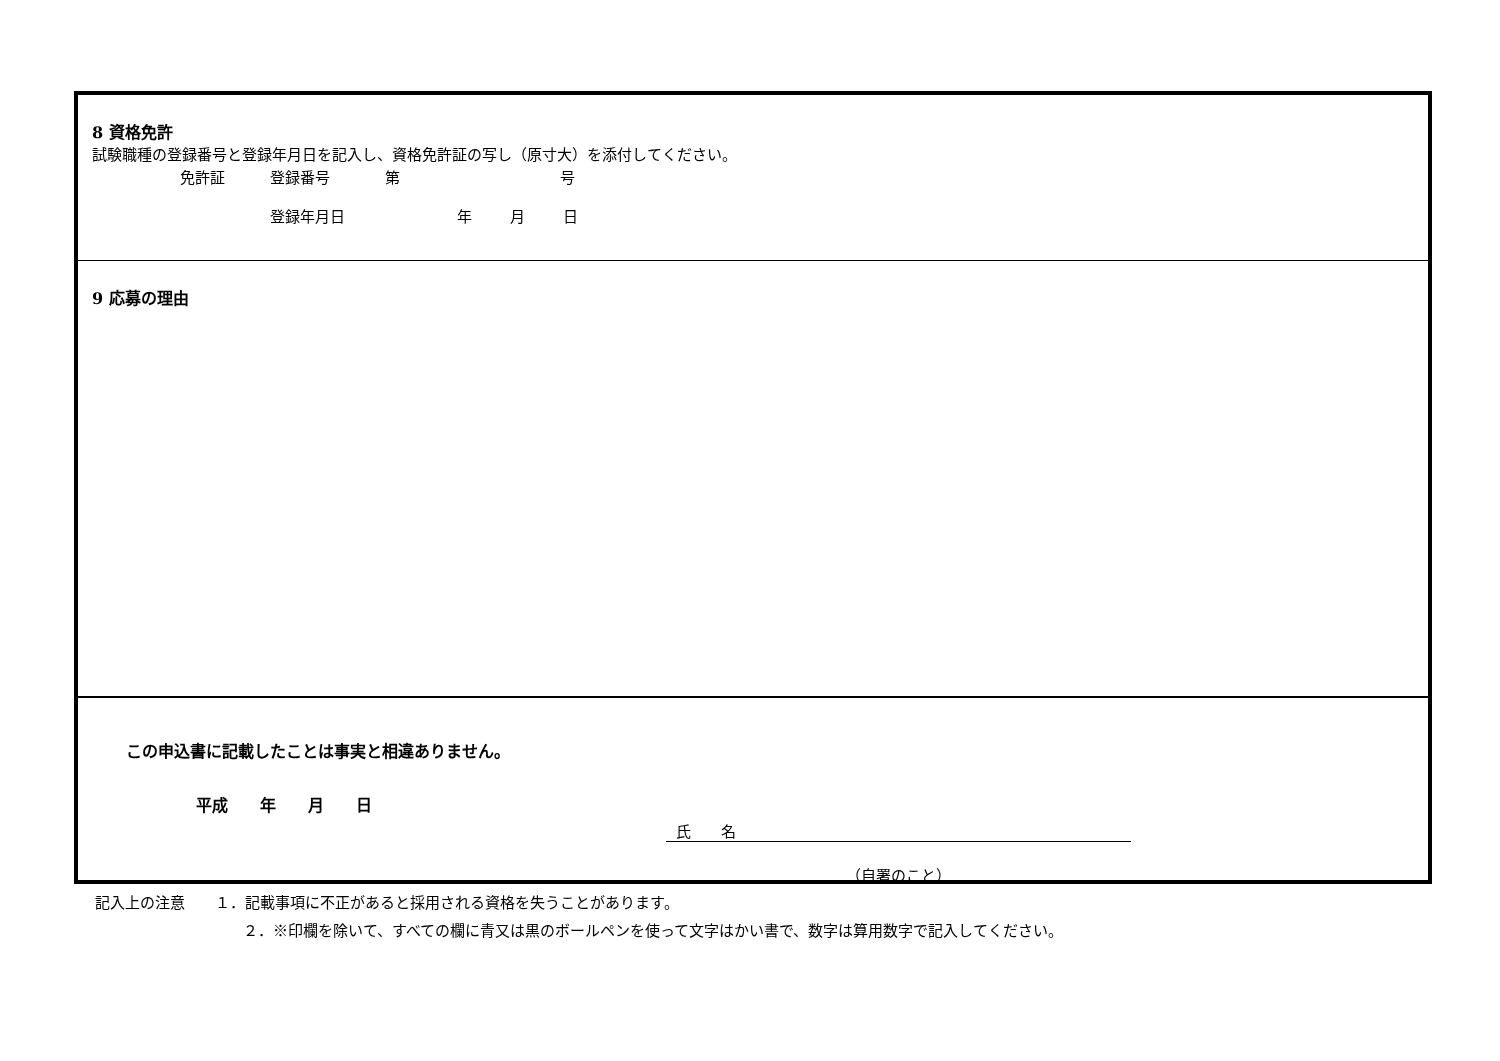8 資格免許
試験職種の登録番号と登録年月日を記入し、資格免許証の写し（原寸大）を添付してください。
免許証 登録番号 第 号
登録年月日 年 月 日
9 応募の理由
この申込書に記載したことは事実と相違ありません。
平成　　年　　月　　日
氏　　名
（自署のこと）
記入上の注意　　１．記載事項に不正があると採用される資格を失うことがあります。
２．※印欄を除いて、すべての欄に青又は黒のボールペンを使って文字はかい書で、数字は算用数字で記入してください。